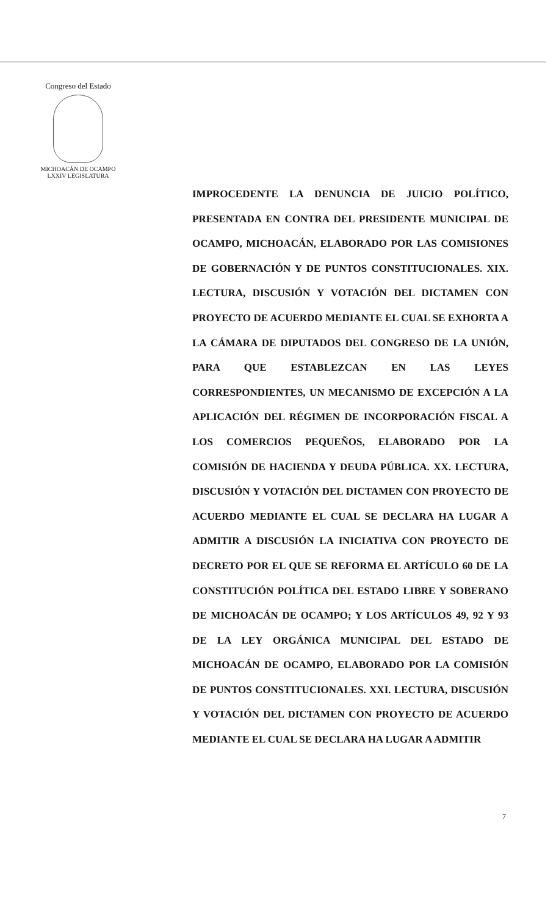Congreso del Estado
MICHOACÁN DE OCAMPO
LXXIV LEGISLATURA
IMPROCEDENTE LA DENUNCIA DE JUICIO POLÍTICO, PRESENTADA EN CONTRA DEL PRESIDENTE MUNICIPAL DE OCAMPO, MICHOACÁN, ELABORADO POR LAS COMISIONES DE GOBERNACIÓN Y DE PUNTOS CONSTITUCIONALES. XIX. LECTURA, DISCUSIÓN Y VOTACIÓN DEL DICTAMEN CON PROYECTO DE ACUERDO MEDIANTE EL CUAL SE EXHORTA A LA CÁMARA DE DIPUTADOS DEL CONGRESO DE LA UNIÓN, PARA QUE ESTABLEZCAN EN LAS LEYES CORRESPONDIENTES, UN MECANISMO DE EXCEPCIÓN A LA APLICACIÓN DEL RÉGIMEN DE INCORPORACIÓN FISCAL A LOS COMERCIOS PEQUEÑOS, ELABORADO POR LA COMISIÓN DE HACIENDA Y DEUDA PÚBLICA. XX. LECTURA, DISCUSIÓN Y VOTACIÓN DEL DICTAMEN CON PROYECTO DE ACUERDO MEDIANTE EL CUAL SE DECLARA HA LUGAR A ADMITIR A DISCUSIÓN LA INICIATIVA CON PROYECTO DE DECRETO POR EL QUE SE REFORMA EL ARTÍCULO 60 DE LA CONSTITUCIÓN POLÍTICA DEL ESTADO LIBRE Y SOBERANO DE MICHOACÁN DE OCAMPO; Y LOS ARTÍCULOS 49, 92 Y 93 DE LA LEY ORGÁNICA MUNICIPAL DEL ESTADO DE MICHOACÁN DE OCAMPO, ELABORADO POR LA COMISIÓN DE PUNTOS CONSTITUCIONALES. XXI. LECTURA, DISCUSIÓN Y VOTACIÓN DEL DICTAMEN CON PROYECTO DE ACUERDO MEDIANTE EL CUAL SE DECLARA HA LUGAR A ADMITIR
7